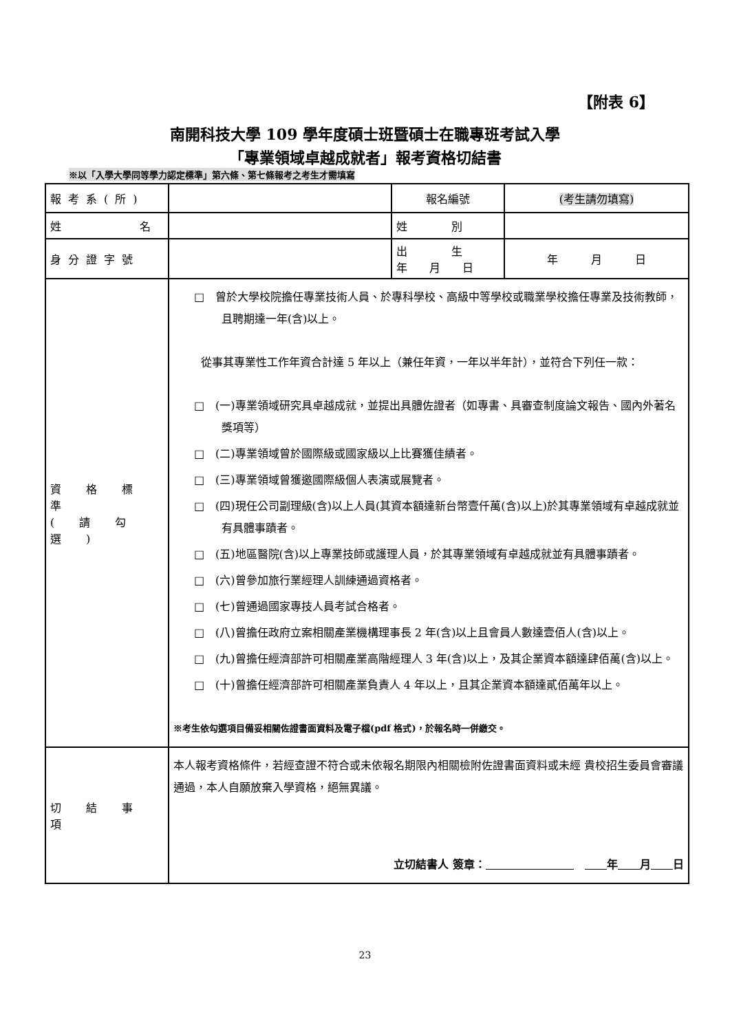【附表 6】
南開科技大學 109 學年度碩士班暨碩士在職專班考試入學
「專業領域卓越成就者」報考資格切結書
※以「入學大學同等學力認定標準」第六條、第七條報考之考生才需填寫
| 報考系(所) | | 報名編號 | (考生請勿填寫) |
| 姓 名 | | 姓 別 | |
| 身分證字號 | | 出 生 年 月 日 | 年 月 日 |
| 資 格 標 準 ( 請 勾 選 ) | □ 曾於大學校院擔任專業技術人員、於專科學校、高級中等學校或職業學校擔任專業及技術教師，且聘期達一年(含)以上。 從事其專業性工作年資合計達 5 年以上（兼任年資，一年以半年計），並符合下列任一款： □ (一)專業領域研究具卓越成就，並提出具體佐證者（如專書、具審查制度論文報告、國內外著名獎項等） □ (二)專業領域曾於國際級或國家級以上比賽獲佳績者。 □ (三)專業領域曾獲邀國際級個人表演或展覽者。 □ (四)現任公司副理級(含)以上人員(其資本額達新台幣壹仟萬(含)以上)於其專業領域有卓越成就並有具體事蹟者。 □ (五)地區醫院(含)以上專業技師或護理人員，於其專業領域有卓越成就並有具體事蹟者。 □ (六)曾參加旅行業經理人訓練通過資格者。 □ (七)曾通過國家專技人員考試合格者。 □ (八)曾擔任政府立案相關產業機構理事長 2 年(含)以上且會員人數達壹佰人(含)以上。 □ (九)曾擔任經濟部許可相關產業高階經理人 3 年(含)以上，及其企業資本額達肆佰萬(含)以上。 □ (十)曾擔任經濟部許可相關產業負責人 4 年以上，且其企業資本額達貳佰萬年以上。 ※考生依勾選項目備妥相關佐證書面資料及電子檔(pdf 格式)，於報名時一併繳交。 | | |
| 切 結 事 項 | 本人報考資格條件，若經查證不符合或未依報名期限內相關檢附佐證書面資料或未經 貴校招生委員會審議通過，本人自願放棄入學資格，絕無異議。 立切結書人 簽章： 年 月 日 | | |
23